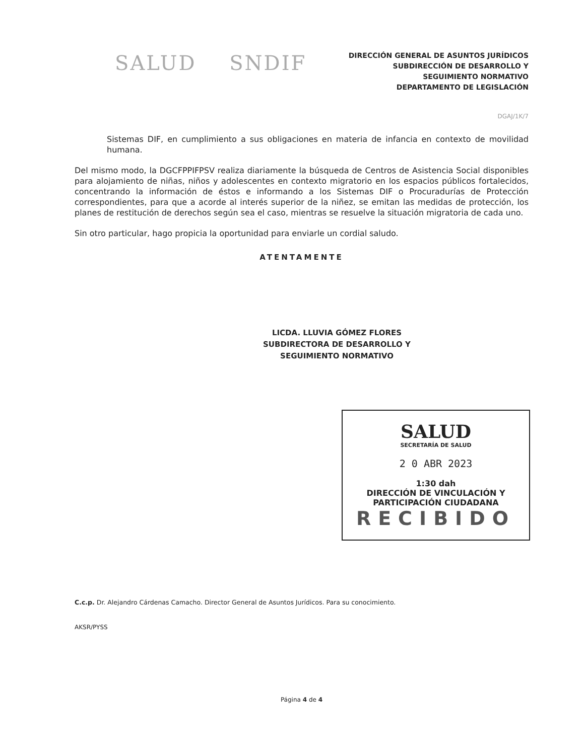SALUD SNDIF
DIRECCIÓN GENERAL DE ASUNTOS JURÍDICOS
SUBDIRECCIÓN DE DESARROLLO Y
SEGUIMIENTO NORMATIVO
DEPARTAMENTO DE LEGISLACIÓN
DGAJ/1K/7
Sistemas DIF, en cumplimiento a sus obligaciones en materia de infancia en contexto de movilidad humana.
Del mismo modo, la DGCFPPIFPSV realiza diariamente la búsqueda de Centros de Asistencia Social disponibles para alojamiento de niñas, niños y adolescentes en contexto migratorio en los espacios públicos fortalecidos, concentrando la información de éstos e informando a los Sistemas DIF o Procuradurías de Protección correspondientes, para que a acorde al interés superior de la niñez, se emitan las medidas de protección, los planes de restitución de derechos según sea el caso, mientras se resuelve la situación migratoria de cada uno.
Sin otro particular, hago propicia la oportunidad para enviarle un cordial saludo.
ATENTAMENTE
LICDA. LLUVIA GÓMEZ FLORES
SUBDIRECTORA DE DESARROLLO Y
SEGUIMIENTO NORMATIVO
SALUD
SECRETARÍA DE SALUD
2 0 ABR 2023
1:30 dah
DIRECCIÓN DE VINCULACIÓN Y
PARTICIPACIÓN CIUDADANA
RECIBIDO
C.c.p. Dr. Alejandro Cárdenas Camacho. Director General de Asuntos Jurídicos. Para su conocimiento.
AKSR/PYSS
Página 4 de 4